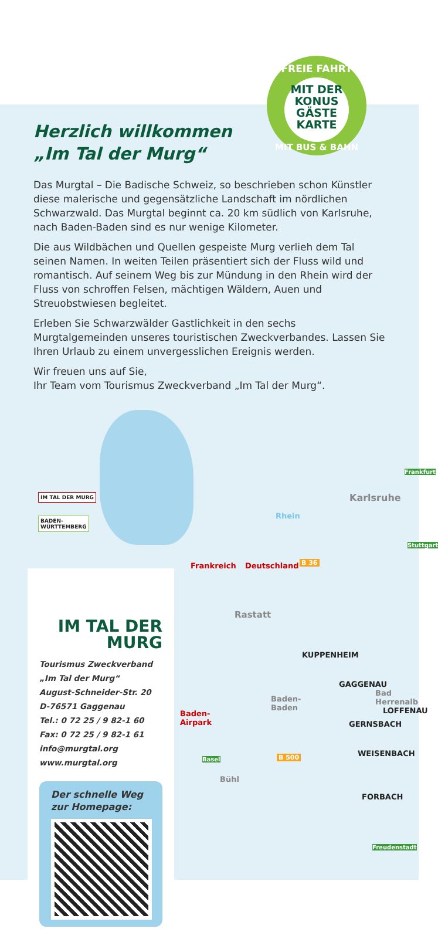FREIE FAHRT
MIT DER
KONUS
GÄSTE
KARTE
MIT BUS & BAHN
Herzlich willkommen
„Im Tal der Murg“
Das Murgtal – Die Badische Schweiz, so beschrieben schon Künstler diese malerische und gegensätzliche Landschaft im nördlichen Schwarzwald. Das Murgtal beginnt ca. 20 km südlich von Karlsruhe, nach Baden-Baden sind es nur wenige Kilometer.
Die aus Wildbächen und Quellen gespeiste Murg verlieh dem Tal seinen Namen. In weiten Teilen präsentiert sich der Fluss wild und romantisch. Auf seinem Weg bis zur Mündung in den Rhein wird der Fluss von schroffen Felsen, mächtigen Wäldern, Auen und Streuobstwiesen begleitet.
Erleben Sie Schwarzwälder Gastlichkeit in den sechs Murgtalgemeinden unseres touristischen Zweckverbandes. Lassen Sie Ihren Urlaub zu einem unvergesslichen Ereignis werden.
Wir freuen uns auf Sie,
Ihr Team vom Tourismus Zweckverband „Im Tal der Murg“.
IM TAL DER MURG
BADEN-
WÜRTTEMBERG
Rhein
Karlsruhe
Frankreich Deutschland B 36
Rastatt
KUPPENHEIM
GAGGENAU
Bad Herrenalb
LOFFENAU
GERNSBACH
Baden-
Baden
Baden-
Airpark
WEISENBACH
Bühl
FORBACH
B 500
Frankfurt
Stuttgart
Basel
Freudenstadt
IM TAL DER
MURG
Tourismus Zweckverband
„Im Tal der Murg“
August-Schneider-Str. 20
D-76571 Gaggenau
Tel.: 0 72 25 / 9 82-1 60
Fax: 0 72 25 / 9 82-1 61
info@murgtal.org
www.murgtal.org
Der schnelle Weg
zur Homepage: